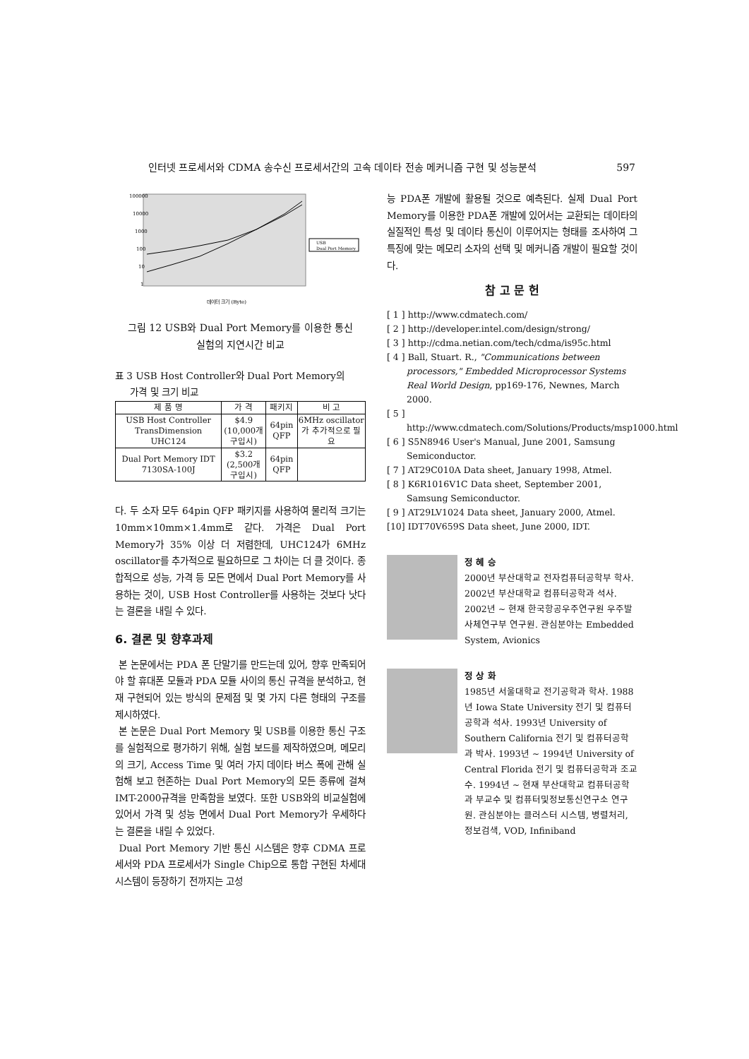인터넷 프로세서와 CDMA 송수신 프로세서간의 고속 데이타 전송 메커니즘 구현 및 성능분석 597
100000
10000
1000
100
10
1
USB
Dual Port Memory
데이터 크기 (Byte)
그림 12 USB와 Dual Port Memory를 이용한 통신
실험의 지연시간 비교
표 3 USB Host Controller와 Dual Port Memory의
가격 및 크기 비교
| 제 품 명 | 가 격 | 패키지 | 비 고 |
| --- | --- | --- | --- |
| USB Host Controller TransDimension UHC124 | $4.9 (10,000개 구입시) | 64pin QFP | 6MHz oscillator가 추가적으로 필요 |
| Dual Port Memory IDT 7130SA-100J | $3.2 (2,500개 구입시) | 64pin QFP | |
다. 두 소자 모두 64pin QFP 패키지를 사용하여 물리적 크기는 10mm×10mm×1.4mm로 같다. 가격은 Dual Port Memory가 35% 이상 더 저렴한데, UHC124가 6MHz oscillator를 추가적으로 필요하므로 그 차이는 더 클 것이다. 종합적으로 성능, 가격 등 모든 면에서 Dual Port Memory를 사용하는 것이, USB Host Controller를 사용하는 것보다 낫다는 결론을 내릴 수 있다.
6. 결론 및 향후과제
본 논문에서는 PDA 폰 단말기를 만드는데 있어, 향후 만족되어야 할 휴대폰 모듈과 PDA 모듈 사이의 통신 규격을 분석하고, 현재 구현되어 있는 방식의 문제점 및 몇 가지 다른 형태의 구조를 제시하였다.
본 논문은 Dual Port Memory 및 USB를 이용한 통신 구조를 실험적으로 평가하기 위해, 실험 보드를 제작하였으며, 메모리의 크기, Access Time 및 여러 가지 데이타 버스 폭에 관해 실험해 보고 현존하는 Dual Port Memory의 모든 종류에 걸쳐 IMT-2000규격을 만족함을 보였다. 또한 USB와의 비교실험에 있어서 가격 및 성능 면에서 Dual Port Memory가 우세하다는 결론을 내릴 수 있었다.
Dual Port Memory 기반 통신 시스템은 향후 CDMA 프로세서와 PDA 프로세서가 Single Chip으로 통합 구현된 차세대 시스템이 등장하기 전까지는 고성
능 PDA폰 개발에 활용될 것으로 예측된다. 실제 Dual Port Memory를 이용한 PDA폰 개발에 있어서는 교환되는 데이타의 실질적인 특성 및 데이타 통신이 이루어지는 형태를 조사하여 그 특징에 맞는 메모리 소자의 선택 및 메커니즘 개발이 필요할 것이다.
참 고 문 헌
[ 1 ] http://www.cdmatech.com/
[ 2 ] http://developer.intel.com/design/strong/
[ 3 ] http://cdma.netian.com/tech/cdma/is95c.html
[ 4 ] Ball, Stuart. R., "Communications between processors," Embedded Microprocessor Systems Real World Design, pp169-176, Newnes, March 2000.
[ 5 ] http://www.cdmatech.com/Solutions/Products/msp1000.html
[ 6 ] S5N8946 User's Manual, June 2001, Samsung Semiconductor.
[ 7 ] AT29C010A Data sheet, January 1998, Atmel.
[ 8 ] K6R1016V1C Data sheet, September 2001, Samsung Semiconductor.
[ 9 ] AT29LV1024 Data sheet, January 2000, Atmel.
[10] IDT70V659S Data sheet, June 2000, IDT.
정 혜 승
2000년 부산대학교 전자컴퓨터공학부 학사. 2002년 부산대학교 컴퓨터공학과 석사. 2002년 ~ 현재 한국항공우주연구원 우주발사체연구부 연구원. 관심분야는 Embedded System, Avionics
정 상 화
1985년 서울대학교 전기공학과 학사. 1988년 Iowa State University 전기 및 컴퓨터공학과 석사. 1993년 University of Southern California 전기 및 컴퓨터공학과 박사. 1993년 ~ 1994년 University of Central Florida 전기 및 컴퓨터공학과 조교수. 1994년 ~ 현재 부산대학교 컴퓨터공학과 부교수 및 컴퓨터및정보통신연구소 연구원. 관심분야는 클러스터 시스템, 병렬처리, 정보검색, VOD, Infiniband